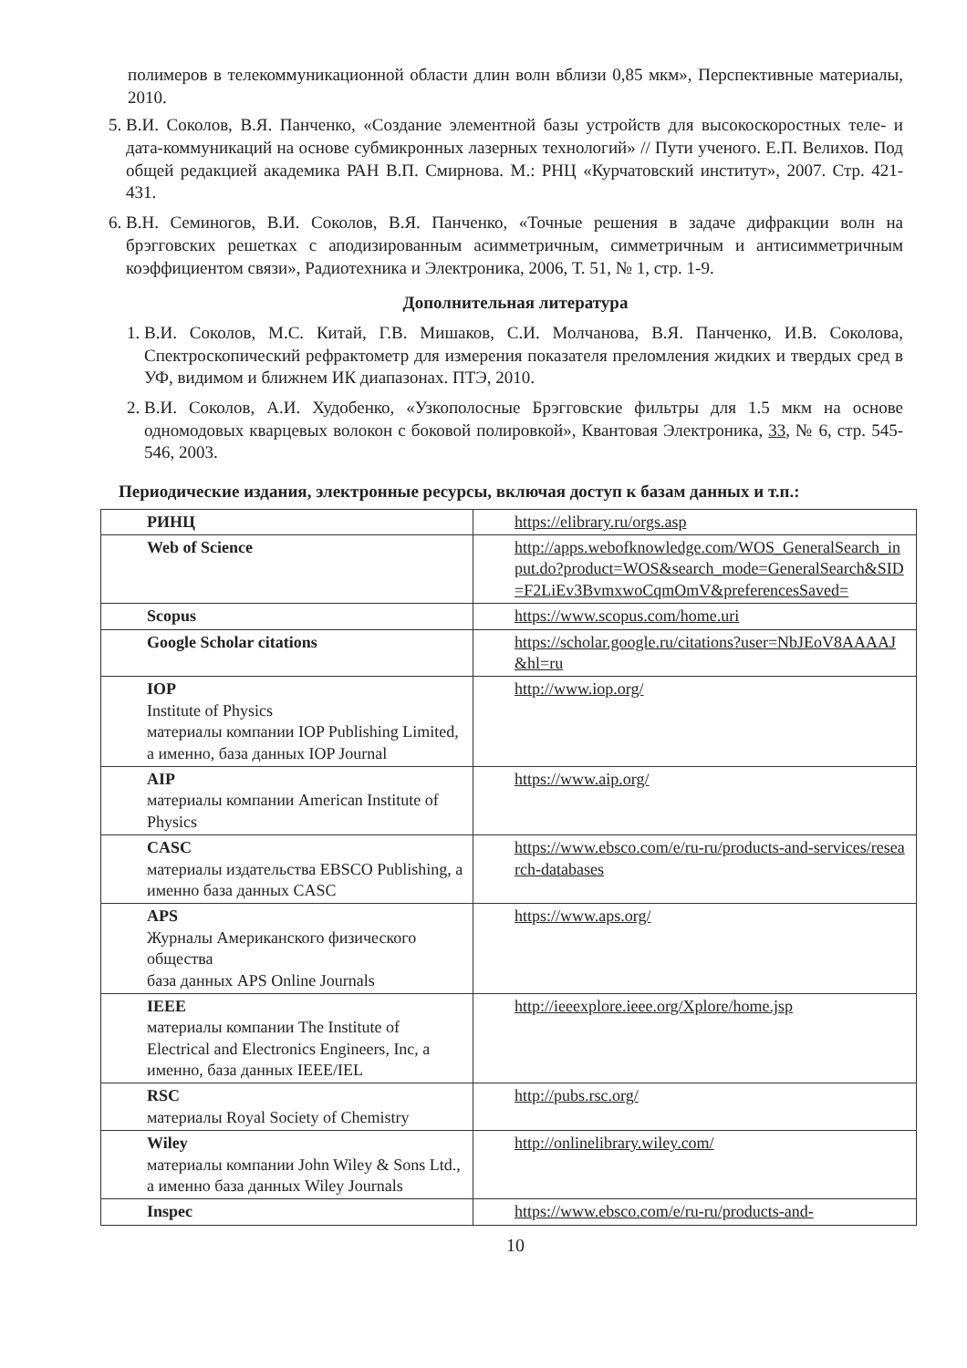полимеров в телекоммуникационной области длин волн вблизи 0,85 мкм», Перспективные материалы, 2010.
5. В.И. Соколов, В.Я. Панченко, «Создание элементной базы устройств для высокоскоростных теле- и дата-коммуникаций на основе субмикронных лазерных технологий» // Пути ученого. Е.П. Велихов. Под общей редакцией академика РАН В.П. Смирнова. М.: РНЦ «Курчатовский институт», 2007. Стр. 421-431.
6. В.Н. Семиногов, В.И. Соколов, В.Я. Панченко, «Точные решения в задаче дифракции волн на брэгговских решетках с аподизированным асимметричным, симметричным и антисимметричным коэффициентом связи», Радиотехника и Электроника, 2006, Т. 51, № 1, стр. 1-9.
Дополнительная литература
1. В.И. Соколов, М.С. Китай, Г.В. Мишаков, С.И. Молчанова, В.Я. Панченко, И.В. Соколова, Спектроскопический рефрактометр для измерения показателя преломления жидких и твердых сред в УФ, видимом и ближнем ИК диапазонах. ПТЭ, 2010.
2. В.И. Соколов, А.И. Худобенко, «Узкополосные Брэгговские фильтры для 1.5 мкм на основе одномодовых кварцевых волокон с боковой полировкой», Квантовая Электроника, 33, № 6, стр. 545-546, 2003.
Периодические издания, электронные ресурсы, включая доступ к базам данных и т.п.:
| РИНЦ | https://elibrary.ru/orgs.asp |
| Web of Science | http://apps.webofknowledge.com/WOS_GeneralSearch_input.do?product=WOS&search_mode=GeneralSearch&SID=F2LiEv3BvmxwoCqmOmV&preferencesSaved= |
| Scopus | https://www.scopus.com/home.uri |
| Google Scholar citations | https://scholar.google.ru/citations?user=NbJEoV8AAAAJ&hl=ru |
| IOP Institute of Physics материалы компании IOP Publishing Limited, а именно, база данных IOP Journal | http://www.iop.org/ |
| AIP материалы компании American Institute of Physics | https://www.aip.org/ |
| CASC материалы издательства EBSCO Publishing, а именно база данных CASC | https://www.ebsco.com/e/ru-ru/products-and-services/research-databases |
| APS Журналы Американского физического общества база данных APS Online Journals | https://www.aps.org/ |
| IEEE материалы компании The Institute of Electrical and Electronics Engineers, Inc, а именно, база данных IEEE/IEL | http://ieeexplore.ieee.org/Xplore/home.jsp |
| RSC материалы Royal Society of Chemistry | http://pubs.rsc.org/ |
| Wiley материалы компании John Wiley & Sons Ltd., а именно база данных Wiley Journals | http://onlinelibrary.wiley.com/ |
| Inspec | https://www.ebsco.com/e/ru-ru/products-and- |
10